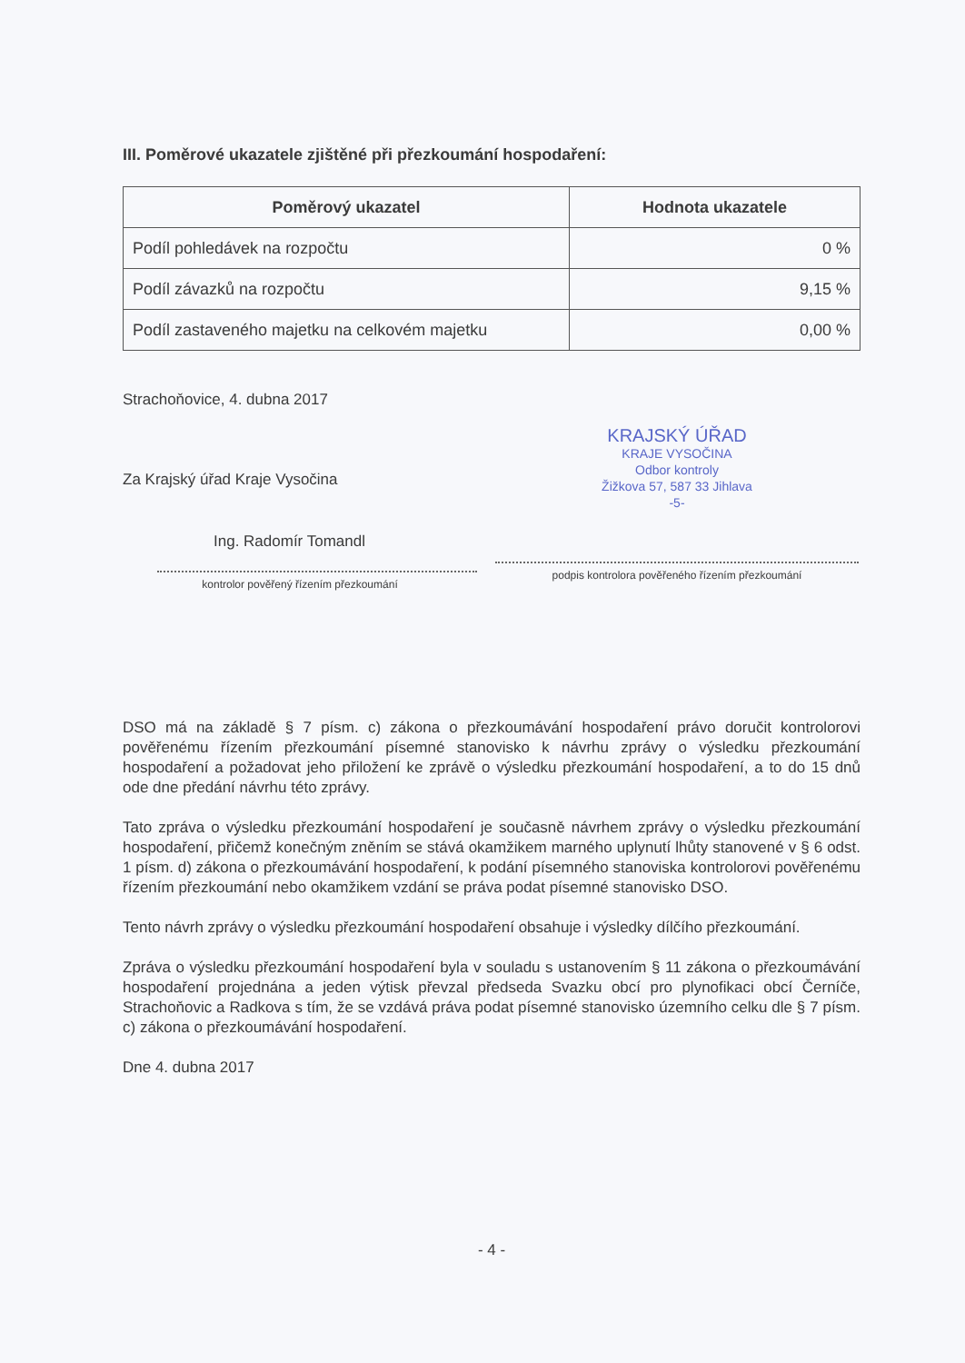III. Poměrové ukazatele zjištěné při přezkoumání hospodaření:
| Poměrový ukazatel | Hodnota ukazatele |
| --- | --- |
| Podíl pohledávek na rozpočtu | 0 % |
| Podíl závazků na rozpočtu | 9,15 % |
| Podíl zastaveného majetku na celkovém majetku | 0,00 % |
Strachoňovice, 4. dubna 2017
Za Krajský úřad Kraje Vysočina
Ing. Radomír Tomandl
kontrolor pověřený řízením přezkoumání
KRAJSKÝ ÚŘAD
KRAJE VYSOČINA
Odbor kontroly
Žižkova 57, 587 33 Jihlava
-5-
podpis kontrolora pověřeného řízením přezkoumání
DSO má na základě § 7 písm. c) zákona o přezkoumávání hospodaření právo doručit kontrolorovi pověřenému řízením přezkoumání písemné stanovisko k návrhu zprávy o výsledku přezkoumání hospodaření a požadovat jeho přiložení ke zprávě o výsledku přezkoumání hospodaření, a to do 15 dnů ode dne předání návrhu této zprávy.
Tato zpráva o výsledku přezkoumání hospodaření je současně návrhem zprávy o výsledku přezkoumání hospodaření, přičemž konečným zněním se stává okamžikem marného uplynutí lhůty stanovené v § 6 odst. 1 písm. d) zákona o přezkoumávání hospodaření, k podání písemného stanoviska kontrolorovi pověřenému řízením přezkoumání nebo okamžikem vzdání se práva podat písemné stanovisko DSO.
Tento návrh zprávy o výsledku přezkoumání hospodaření obsahuje i výsledky dílčího přezkoumání.
Zpráva o výsledku přezkoumání hospodaření byla v souladu s ustanovením § 11 zákona o přezkoumávání hospodaření projednána a jeden výtisk převzal předseda Svazku obcí pro plynofikaci obcí Černíče, Strachoňovic a Radkova s tím, že se vzdává práva podat písemné stanovisko územního celku dle § 7 písm. c) zákona o přezkoumávání hospodaření.
Dne 4. dubna 2017
- 4 -